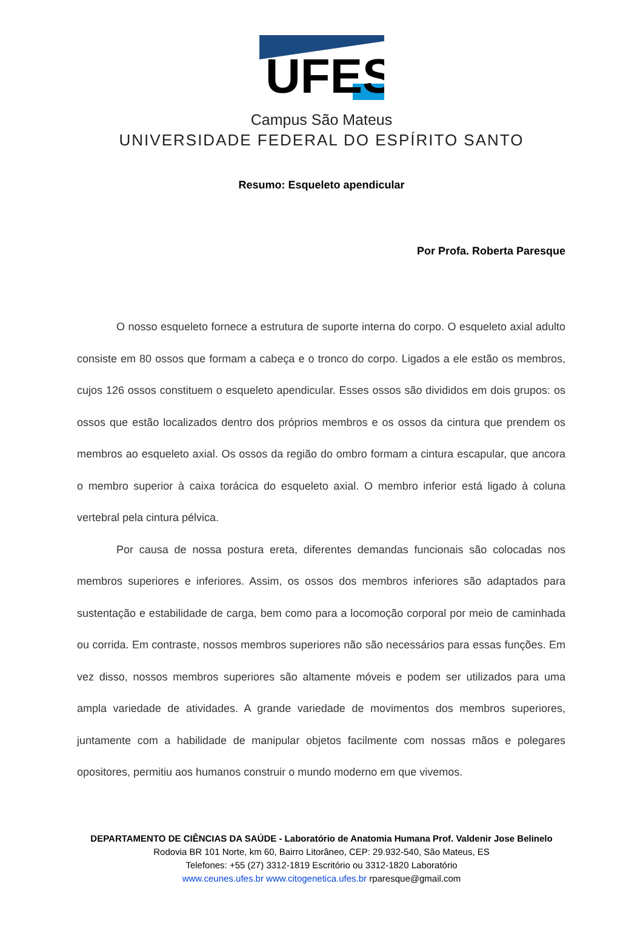UFES
Campus São Mateus
UNIVERSIDADE FEDERAL DO ESPÍRITO SANTO
Resumo: Esqueleto apendicular
Por Profa. Roberta Paresque
O nosso esqueleto fornece a estrutura de suporte interna do corpo. O esqueleto axial adulto consiste em 80 ossos que formam a cabeça e o tronco do corpo. Ligados a ele estão os membros, cujos 126 ossos constituem o esqueleto apendicular. Esses ossos são divididos em dois grupos: os ossos que estão localizados dentro dos próprios membros e os ossos da cintura que prendem os membros ao esqueleto axial. Os ossos da região do ombro formam a cintura escapular, que ancora o membro superior à caixa torácica do esqueleto axial. O membro inferior está ligado à coluna vertebral pela cintura pélvica.
Por causa de nossa postura ereta, diferentes demandas funcionais são colocadas nos membros superiores e inferiores. Assim, os ossos dos membros inferiores são adaptados para sustentação e estabilidade de carga, bem como para a locomoção corporal por meio de caminhada ou corrida. Em contraste, nossos membros superiores não são necessários para essas funções. Em vez disso, nossos membros superiores são altamente móveis e podem ser utilizados para uma ampla variedade de atividades. A grande variedade de movimentos dos membros superiores, juntamente com a habilidade de manipular objetos facilmente com nossas mãos e polegares opositores, permitiu aos humanos construir o mundo moderno em que vivemos.
DEPARTAMENTO DE CIÊNCIAS DA SAÚDE - Laboratório de Anatomia Humana Prof. Valdenir Jose Belinelo
Rodovia BR 101 Norte, km 60, Bairro Litorâneo, CEP: 29.932-540, São Mateus, ES
Telefones: +55 (27) 3312-1819 Escritório ou 3312-1820 Laboratório
www.ceunes.ufes.br www.citogenetica.ufes.br rparesque@gmail.com